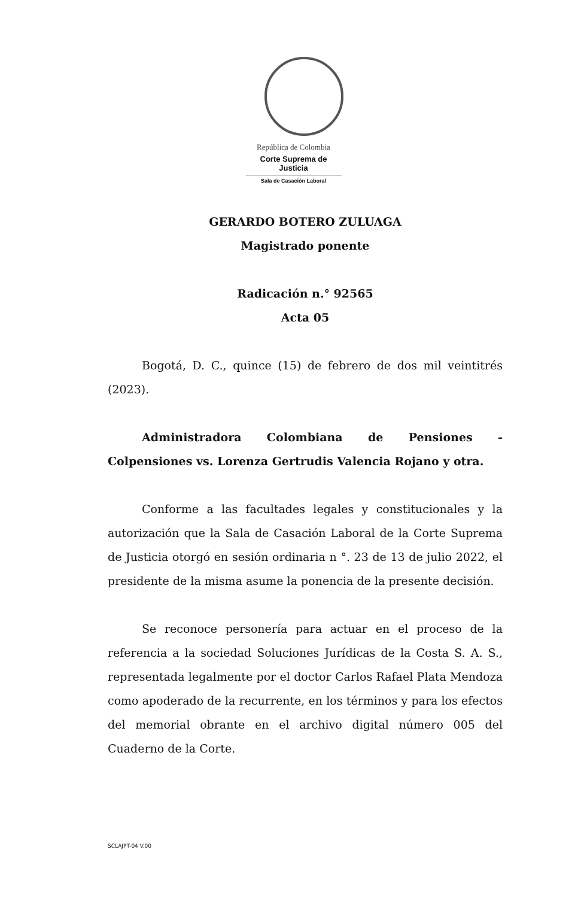República de Colombia
Corte Suprema de Justicia
Sala de Casación Laboral
GERARDO BOTERO ZULUAGA
Magistrado ponente
Radicación n.° 92565
Acta 05
Bogotá, D. C., quince (15) de febrero de dos mil veintitrés (2023).
Administradora Colombiana de Pensiones - Colpensiones vs. Lorenza Gertrudis Valencia Rojano y otra.
Conforme a las facultades legales y constitucionales y la autorización que la Sala de Casación Laboral de la Corte Suprema de Justicia otorgó en sesión ordinaria n °. 23 de 13 de julio 2022, el presidente de la misma asume la ponencia de la presente decisión.
Se reconoce personería para actuar en el proceso de la referencia a la sociedad Soluciones Jurídicas de la Costa S. A. S., representada legalmente por el doctor Carlos Rafael Plata Mendoza como apoderado de la recurrente, en los términos y para los efectos del memorial obrante en el archivo digital número 005 del Cuaderno de la Corte.
SCLAJPT-04 V.00